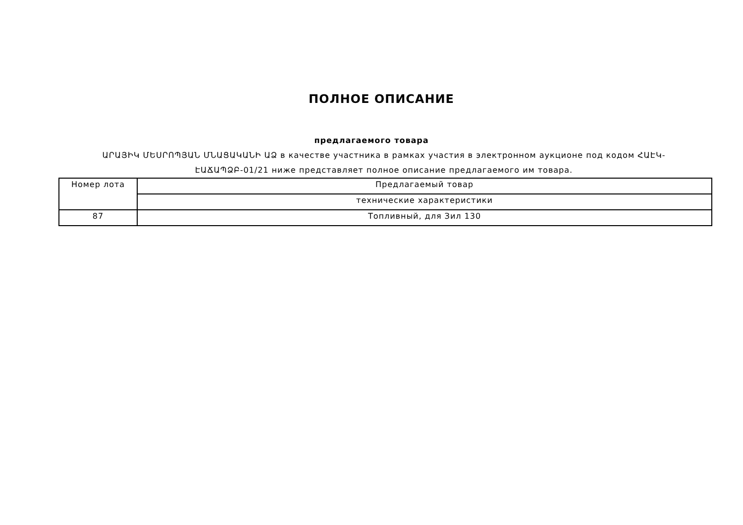ПОЛНОЕ ОПИСАНИЕ
предлагаемого товара
ԱՐԱՅԻԿ ՄԵՍՐՈՊՅԱՆ ՄՆԱՑԱԿԱՆԻ ԱՁ в качестве участника в рамках участия в электронном аукционе под кодом ՀԱԷԿ-ԷԱՃԱՊՁԲ-01/21 ниже представляет полное описание предлагаемого им товара.
| Номер лота | Предлагаемый товар |
| | технические характеристики |
| 87 | Топливный, для Зил 130 |